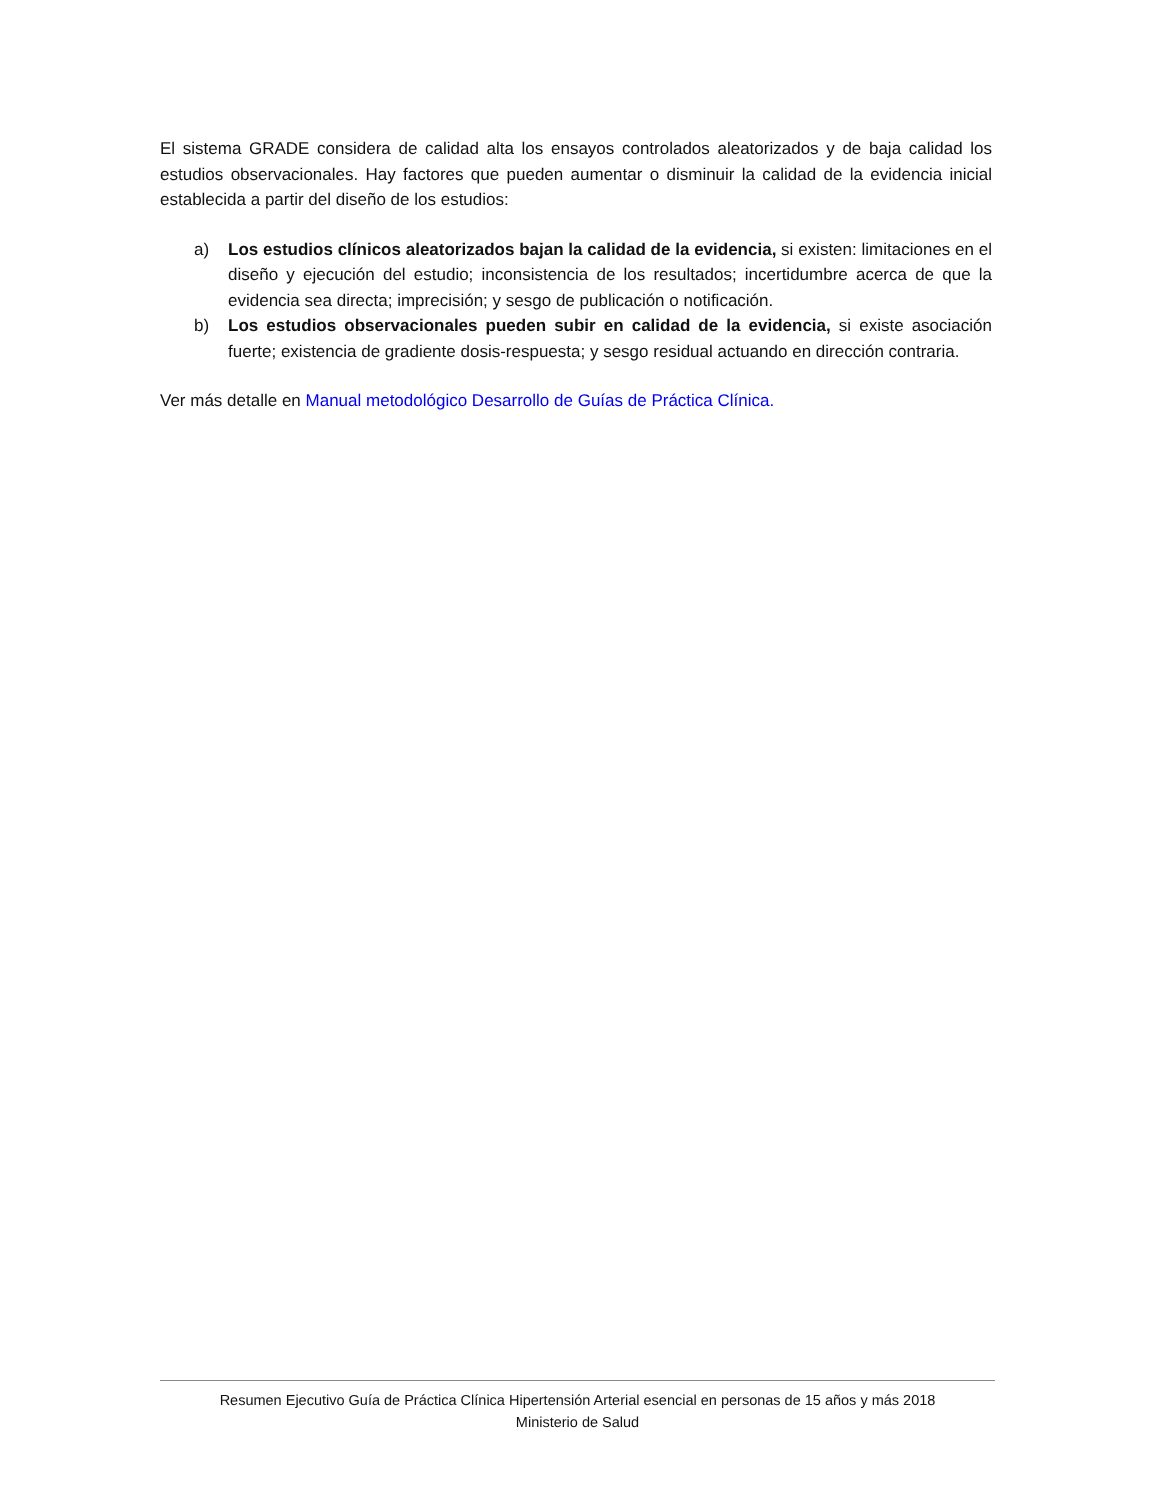El sistema GRADE considera de calidad alta los ensayos controlados aleatorizados y de baja calidad los estudios observacionales. Hay factores que pueden aumentar o disminuir la calidad de la evidencia inicial establecida a partir del diseño de los estudios:
a) Los estudios clínicos aleatorizados bajan la calidad de la evidencia, si existen: limitaciones en el diseño y ejecución del estudio; inconsistencia de los resultados; incertidumbre acerca de que la evidencia sea directa; imprecisión; y sesgo de publicación o notificación.
b) Los estudios observacionales pueden subir en calidad de la evidencia, si existe asociación fuerte; existencia de gradiente dosis-respuesta; y sesgo residual actuando en dirección contraria.
Ver más detalle en Manual metodológico Desarrollo de Guías de Práctica Clínica.
Resumen Ejecutivo Guía de Práctica Clínica Hipertensión Arterial esencial en personas de 15 años y más 2018
Ministerio de Salud